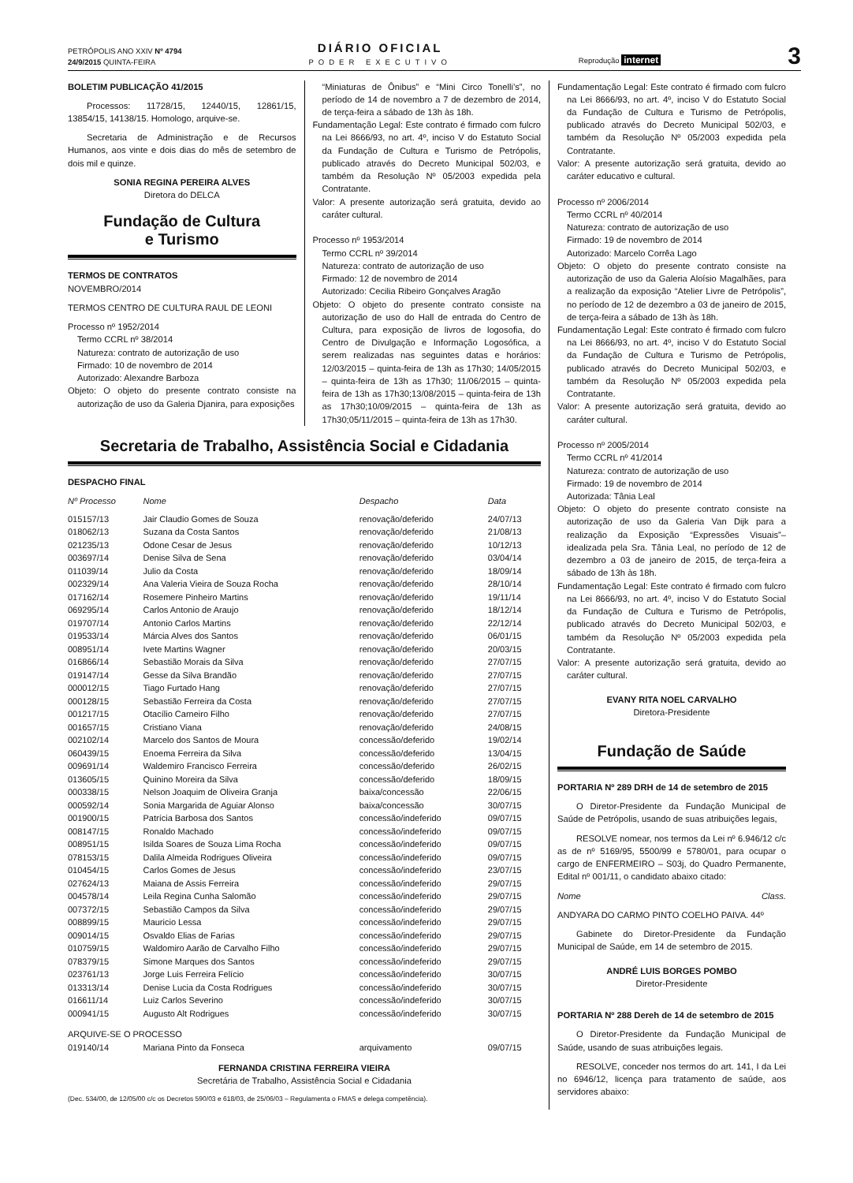PETRÓPOLIS ANO XXIV Nº 4794
24/9/2015 QUINTA-FEIRA
DIÁRIO OFICIAL
PODER EXECUTIVO
Reprodução internet
3
BOLETIM PUBLICAÇÃO 41/2015
Processos: 11728/15, 12440/15, 12861/15, 13854/15, 14138/15. Homologo, arquive-se.
Secretaria de Administração e de Recursos Humanos, aos vinte e dois dias do mês de setembro de dois mil e quinze.
SONIA REGINA PEREIRA ALVES
Diretora do DELCA
Fundação de Cultura
e Turismo
TERMOS DE CONTRATOS
NOVEMBRO/2014
TERMOS CENTRO DE CULTURA RAUL DE LEONI
Processo nº 1952/2014
Termo CCRL nº 38/2014
Natureza: contrato de autorização de uso
Firmado: 10 de novembro de 2014
Autorizado: Alexandre Barboza
Objeto: O objeto do presente contrato consiste na autorização de uso da Galeria Djanira, para exposições
“Miniaturas de Ônibus” e “Mini Circo Tonelli’s”, no período de 14 de novembro a 7 de dezembro de 2014, de terça-feira a sábado de 13h às 18h.
Fundamentação Legal: Este contrato é firmado com fulcro na Lei 8666/93, no art. 4º, inciso V do Estatuto Social da Fundação de Cultura e Turismo de Petrópolis, publicado através do Decreto Municipal 502/03, e também da Resolução Nº 05/2003 expedida pela Contratante.
Valor: A presente autorização será gratuita, devido ao caráter cultural.
Processo nº 1953/2014
Termo CCRL nº 39/2014
Natureza: contrato de autorização de uso
Firmado: 12 de novembro de 2014
Autorizado: Cecilia Ribeiro Gonçalves Aragão
Objeto: O objeto do presente contrato consiste na autorização de uso do Hall de entrada do Centro de Cultura, para exposição de livros de logosofia, do Centro de Divulgação e Informação Logosófica, a serem realizadas nas seguintes datas e horários: 12/03/2015 – quinta-feira de 13h as 17h30; 14/05/2015 – quinta-feira de 13h as 17h30; 11/06/2015 – quinta-feira de 13h as 17h30;13/08/2015 – quinta-feira de 13h as 17h30;10/09/2015 – quinta-feira de 13h as 17h30;05/11/2015 – quinta-feira de 13h as 17h30.
Secretaria de Trabalho, Assistência Social e Cidadania
DESPACHO FINAL
| Nº Processo | Nome | Despacho | Data |
| --- | --- | --- | --- |
| 015157/13 | Jair Claudio Gomes de Souza | renovação/deferido | 24/07/13 |
| 018062/13 | Suzana da Costa Santos | renovação/deferido | 21/08/13 |
| 021235/13 | Odone Cesar de Jesus | renovação/deferido | 10/12/13 |
| 003697/14 | Denise Silva de Sena | renovação/deferido | 03/04/14 |
| 011039/14 | Julio da Costa | renovação/deferido | 18/09/14 |
| 002329/14 | Ana Valeria Vieira de Souza Rocha | renovação/deferido | 28/10/14 |
| 017162/14 | Rosemere Pinheiro Martins | renovação/deferido | 19/11/14 |
| 069295/14 | Carlos Antonio de Araujo | renovação/deferido | 18/12/14 |
| 019707/14 | Antonio Carlos Martins | renovação/deferido | 22/12/14 |
| 019533/14 | Márcia Alves dos Santos | renovação/deferido | 06/01/15 |
| 008951/14 | Ivete Martins Wagner | renovação/deferido | 20/03/15 |
| 016866/14 | Sebastião Morais da Silva | renovação/deferido | 27/07/15 |
| 019147/14 | Gesse da Silva Brandão | renovação/deferido | 27/07/15 |
| 000012/15 | Tiago Furtado Hang | renovação/deferido | 27/07/15 |
| 000128/15 | Sebastião Ferreira da Costa | renovação/deferido | 27/07/15 |
| 001217/15 | Otacílio Carneiro Filho | renovação/deferido | 27/07/15 |
| 001657/15 | Cristiano Viana | renovação/deferido | 24/08/15 |
| 002102/14 | Marcelo dos Santos de Moura | concessão/deferido | 19/02/14 |
| 060439/15 | Enoema Ferreira da Silva | concessão/deferido | 13/04/15 |
| 009691/14 | Waldemiro Francisco Ferreira | concessão/deferido | 26/02/15 |
| 013605/15 | Quinino Moreira da Silva | concessão/deferido | 18/09/15 |
| 000338/15 | Nelson Joaquim de Oliveira Granja | baixa/concessão | 22/06/15 |
| 000592/14 | Sonia Margarida de Aguiar Alonso | baixa/concessão | 30/07/15 |
| 001900/15 | Patrícia Barbosa dos Santos | concessão/indeferido | 09/07/15 |
| 008147/15 | Ronaldo Machado | concessão/indeferido | 09/07/15 |
| 008951/15 | Isilda Soares de Souza Lima Rocha | concessão/indeferido | 09/07/15 |
| 078153/15 | Dalila Almeida Rodrigues Oliveira | concessão/indeferido | 09/07/15 |
| 010454/15 | Carlos Gomes de Jesus | concessão/indeferido | 23/07/15 |
| 027624/13 | Maiana de Assis Ferreira | concessão/indeferido | 29/07/15 |
| 004578/14 | Leila Regina Cunha Salomão | concessão/indeferido | 29/07/15 |
| 007372/15 | Sebastião Campos da Silva | concessão/indeferido | 29/07/15 |
| 008899/15 | Mauricio Lessa | concessão/indeferido | 29/07/15 |
| 009014/15 | Osvaldo Elias de Farias | concessão/indeferido | 29/07/15 |
| 010759/15 | Waldomiro Aarão de Carvalho Filho | concessão/indeferido | 29/07/15 |
| 078379/15 | Simone Marques dos Santos | concessão/indeferido | 29/07/15 |
| 023761/13 | Jorge Luis Ferreira Felício | concessão/indeferido | 30/07/15 |
| 013313/14 | Denise Lucia da Costa Rodrigues | concessão/indeferido | 30/07/15 |
| 016611/14 | Luiz Carlos Severino | concessão/indeferido | 30/07/15 |
| 000941/15 | Augusto Alt Rodrigues | concessão/indeferido | 30/07/15 |
| ARQUIVE-SE O PROCESSO | | | |
| 019140/14 | Mariana Pinto da Fonseca | arquivamento | 09/07/15 |
FERNANDA CRISTINA FERREIRA VIEIRA
Secretária de Trabalho, Assistência Social e Cidadania
(Dec. 534/00, de 12/05/00 c/c os Decretos 590/03 e 618/03, de 25/06/03 – Regulamenta o FMAS e delega competência).
Fundamentação Legal: Este contrato é firmado com fulcro na Lei 8666/93, no art. 4º, inciso V do Estatuto Social da Fundação de Cultura e Turismo de Petrópolis, publicado através do Decreto Municipal 502/03, e também da Resolução Nº 05/2003 expedida pela Contratante.
Valor: A presente autorização será gratuita, devido ao caráter educativo e cultural.
Processo nº 2006/2014
Termo CCRL nº 40/2014
Natureza: contrato de autorização de uso
Firmado: 19 de novembro de 2014
Autorizado: Marcelo Corrêa Lago
Objeto: O objeto do presente contrato consiste na autorização de uso da Galeria Aloísio Magalhães, para a realização da exposição “Atelier Livre de Petrópolis”, no período de 12 de dezembro a 03 de janeiro de 2015, de terça-feira a sábado de 13h às 18h.
Fundamentação Legal: Este contrato é firmado com fulcro na Lei 8666/93, no art. 4º, inciso V do Estatuto Social da Fundação de Cultura e Turismo de Petrópolis, publicado através do Decreto Municipal 502/03, e também da Resolução Nº 05/2003 expedida pela Contratante.
Valor: A presente autorização será gratuita, devido ao caráter cultural.
Processo nº 2005/2014
Termo CCRL nº 41/2014
Natureza: contrato de autorização de uso
Firmado: 19 de novembro de 2014
Autorizada: Tânia Leal
Objeto: O objeto do presente contrato consiste na autorização de uso da Galeria Van Dijk para a realização da Exposição “Expressões Visuais”– idealizada pela Sra. Tânia Leal, no período de 12 de dezembro a 03 de janeiro de 2015, de terça-feira a sábado de 13h às 18h.
Fundamentação Legal: Este contrato é firmado com fulcro na Lei 8666/93, no art. 4º, inciso V do Estatuto Social da Fundação de Cultura e Turismo de Petrópolis, publicado através do Decreto Municipal 502/03, e também da Resolução Nº 05/2003 expedida pela Contratante.
Valor: A presente autorização será gratuita, devido ao caráter cultural.
EVANY RITA NOEL CARVALHO
Diretora-Presidente
Fundação de Saúde
PORTARIA Nº 289 DRH de 14 de setembro de 2015
O Diretor-Presidente da Fundação Municipal de Saúde de Petrópolis, usando de suas atribuições legais,
RESOLVE nomear, nos termos da Lei nº 6.946/12 c/c as de nº 5169/95, 5500/99 e 5780/01, para ocupar o cargo de ENFERMEIRO – S03j, do Quadro Permanente, Edital nº 001/11, o candidato abaixo citado:
Nome Class.
ANDYARA DO CARMO PINTO COELHO PAIVA. 44º
Gabinete do Diretor-Presidente da Fundação Municipal de Saúde, em 14 de setembro de 2015.
ANDRÉ LUIS BORGES POMBO
Diretor-Presidente
PORTARIA Nº 288 Dereh de 14 de setembro de 2015
O Diretor-Presidente da Fundação Municipal de Saúde, usando de suas atribuições legais.
RESOLVE, conceder nos termos do art. 141, I da Lei no 6946/12, licença para tratamento de saúde, aos servidores abaixo: